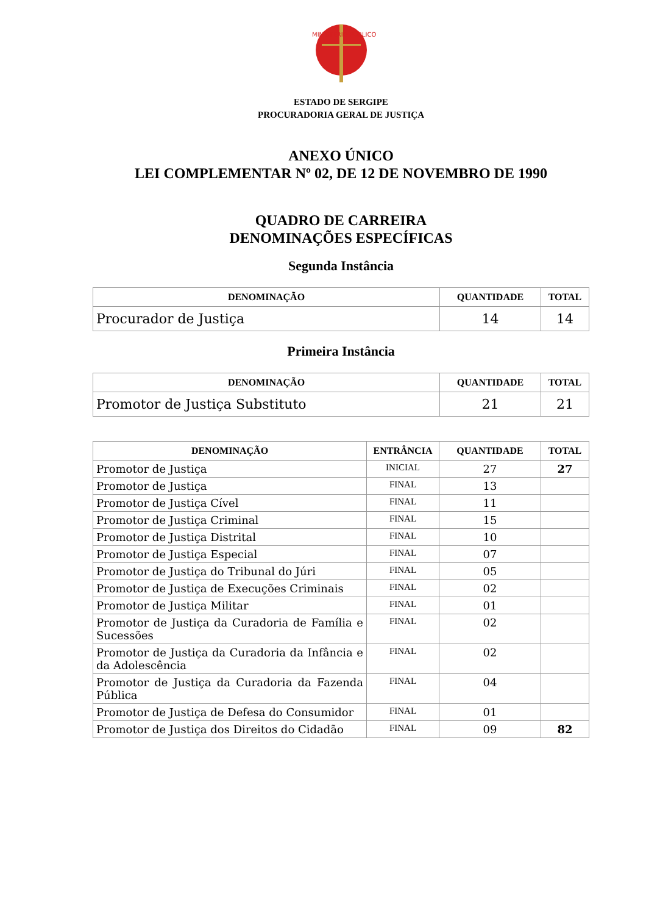MINISTÉRIO PÚBLICO
ESTADO DE SERGIPE
PROCURADORIA GERAL DE JUSTIÇA
ANEXO ÚNICO
LEI COMPLEMENTAR Nº 02, DE 12 DE NOVEMBRO DE 1990
QUADRO DE CARREIRA
DENOMINAÇÕES ESPECÍFICAS
Segunda Instância
| DENOMINAÇÃO | QUANTIDADE | TOTAL |
| --- | --- | --- |
| Procurador de Justiça | 14 | 14 |
Primeira Instância
| DENOMINAÇÃO | QUANTIDADE | TOTAL |
| --- | --- | --- |
| Promotor de Justiça Substituto | 21 | 21 |
| DENOMINAÇÃO | ENTRÂNCIA | QUANTIDADE | TOTAL |
| --- | --- | --- | --- |
| Promotor de Justiça | INICIAL | 27 | 27 |
| Promotor de Justiça | FINAL | 13 | |
| Promotor de Justiça Cível | FINAL | 11 | |
| Promotor de Justiça Criminal | FINAL | 15 | |
| Promotor de Justiça Distrital | FINAL | 10 | |
| Promotor de Justiça Especial | FINAL | 07 | |
| Promotor de Justiça do Tribunal do Júri | FINAL | 05 | |
| Promotor de Justiça de Execuções Criminais | FINAL | 02 | |
| Promotor de Justiça Militar | FINAL | 01 | |
| Promotor de Justiça da Curadoria de Família e Sucessões | FINAL | 02 | |
| Promotor de Justiça da Curadoria da Infância e da Adolescência | FINAL | 02 | |
| Promotor de Justiça da Curadoria da Fazenda Pública | FINAL | 04 | |
| Promotor de Justiça de Defesa do Consumidor | FINAL | 01 | |
| Promotor de Justiça dos Direitos do Cidadão | FINAL | 09 | 82 |